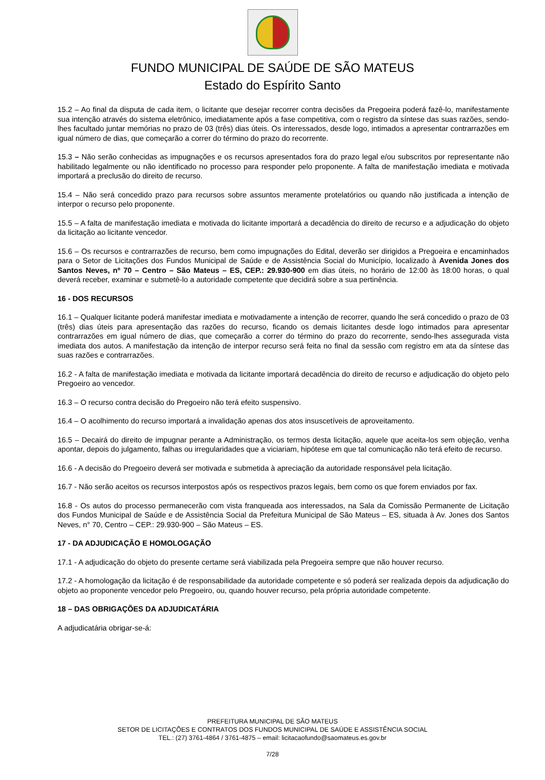FUNDO MUNICIPAL DE SAÚDE DE SÃO MATEUS
Estado do Espírito Santo
15.2 – Ao final da disputa de cada item, o licitante que desejar recorrer contra decisões da Pregoeira poderá fazê-lo, manifestamente sua intenção através do sistema eletrônico, imediatamente após a fase competitiva, com o registro da síntese das suas razões, sendo-lhes facultado juntar memórias no prazo de 03 (três) dias úteis. Os interessados, desde logo, intimados a apresentar contrarrazões em igual número de dias, que começarão a correr do término do prazo do recorrente.
15.3 – Não serão conhecidas as impugnações e os recursos apresentados fora do prazo legal e/ou subscritos por representante não habilitado legalmente ou não identificado no processo para responder pelo proponente. A falta de manifestação imediata e motivada importará a preclusão do direito de recurso.
15.4 – Não será concedido prazo para recursos sobre assuntos meramente protelatórios ou quando não justificada a intenção de interpor o recurso pelo proponente.
15.5 – A falta de manifestação imediata e motivada do licitante importará a decadência do direito de recurso e a adjudicação do objeto da licitação ao licitante vencedor.
15.6 – Os recursos e contrarrazões de recurso, bem como impugnações do Edital, deverão ser dirigidos a Pregoeira e encaminhados para o Setor de Licitações dos Fundos Municipal de Saúde e de Assistência Social do Município, localizado à Avenida Jones dos Santos Neves, nº 70 – Centro – São Mateus – ES, CEP.: 29.930-900 em dias úteis, no horário de 12:00 às 18:00 horas, o qual deverá receber, examinar e submetê-lo a autoridade competente que decidirá sobre a sua pertinência.
16 - DOS RECURSOS
16.1 – Qualquer licitante poderá manifestar imediata e motivadamente a intenção de recorrer, quando lhe será concedido o prazo de 03 (três) dias úteis para apresentação das razões do recurso, ficando os demais licitantes desde logo intimados para apresentar contrarrazões em igual número de dias, que começarão a correr do término do prazo do recorrente, sendo-lhes assegurada vista imediata dos autos. A manifestação da intenção de interpor recurso será feita no final da sessão com registro em ata da síntese das suas razões e contrarrazões.
16.2 - A falta de manifestação imediata e motivada da licitante importará decadência do direito de recurso e adjudicação do objeto pelo Pregoeiro ao vencedor.
16.3 – O recurso contra decisão do Pregoeiro não terá efeito suspensivo.
16.4 – O acolhimento do recurso importará a invalidação apenas dos atos insuscetíveis de aproveitamento.
16.5 – Decairá do direito de impugnar perante a Administração, os termos desta licitação, aquele que aceita-los sem objeção, venha apontar, depois do julgamento, falhas ou irregularidades que a viciariam, hipótese em que tal comunicação não terá efeito de recurso.
16.6 - A decisão do Pregoeiro deverá ser motivada e submetida à apreciação da autoridade responsável pela licitação.
16.7 - Não serão aceitos os recursos interpostos após os respectivos prazos legais, bem como os que forem enviados por fax.
16.8 - Os autos do processo permanecerão com vista franqueada aos interessados, na Sala da Comissão Permanente de Licitação dos Fundos Municipal de Saúde e de Assistência Social da Prefeitura Municipal de São Mateus – ES, situada à Av. Jones dos Santos Neves, n° 70, Centro – CEP.: 29.930-900 – São Mateus – ES.
17 - DA ADJUDICAÇÃO E HOMOLOGAÇÃO
17.1 - A adjudicação do objeto do presente certame será viabilizada pela Pregoeira sempre que não houver recurso.
17.2 - A homologação da licitação é de responsabilidade da autoridade competente e só poderá ser realizada depois da adjudicação do objeto ao proponente vencedor pelo Pregoeiro, ou, quando houver recurso, pela própria autoridade competente.
18 – DAS OBRIGAÇÕES DA ADJUDICATÁRIA
A adjudicatária obrigar-se-á:
PREFEITURA MUNICIPAL DE SÃO MATEUS
SETOR DE LICITAÇÕES E CONTRATOS DOS FUNDOS MUNICIPAL DE SAÚDE E ASSISTÊNCIA SOCIAL
TEL.: (27) 3761-4864 / 3761-4875 – email: licitacaofundo@saomateus.es.gov.br
7/28